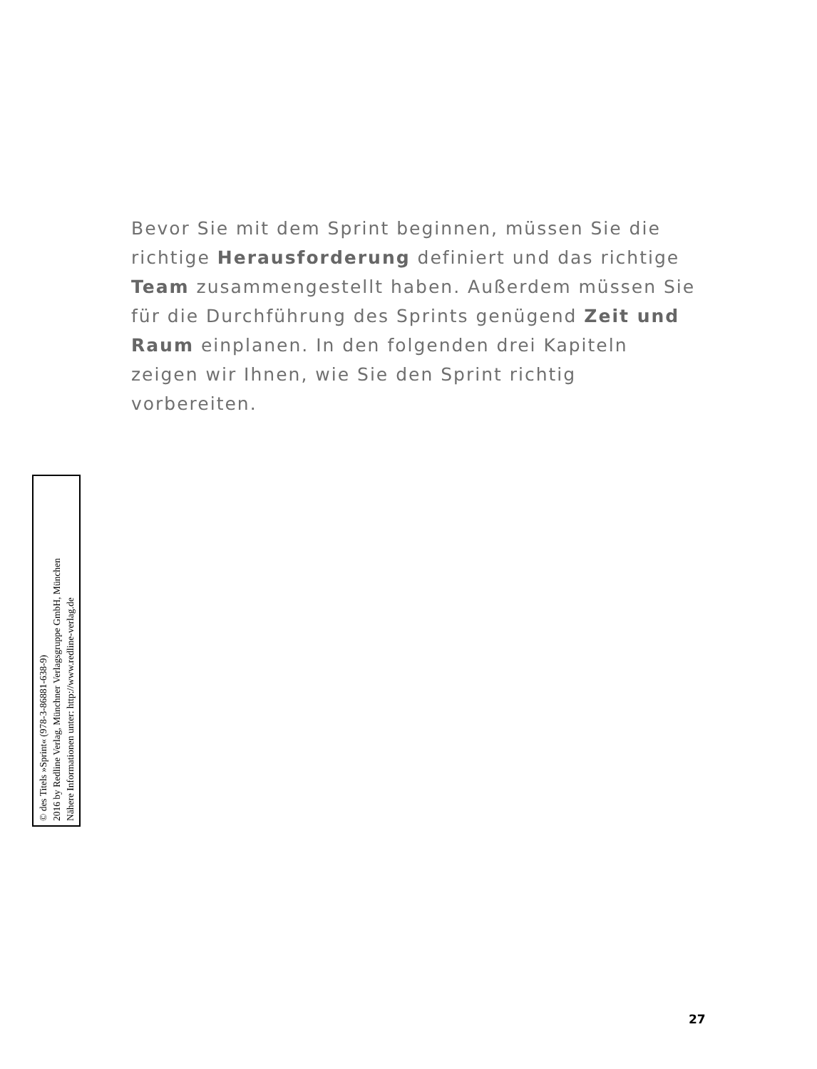Bevor Sie mit dem Sprint beginnen, müssen Sie die richtige Herausforderung definiert und das richtige Team zusammengestellt haben. Außerdem müssen Sie für die Durchführung des Sprints genügend Zeit und Raum einplanen. In den folgenden drei Kapiteln zeigen wir Ihnen, wie Sie den Sprint richtig vorbereiten.
© des Titels »Sprint« (978-3-86881-638-9)
2016 by Redline Verlag, Münchner Verlagsgruppe GmbH, München
Nähere Informationen unter: http://www.redline-verlag.de
27